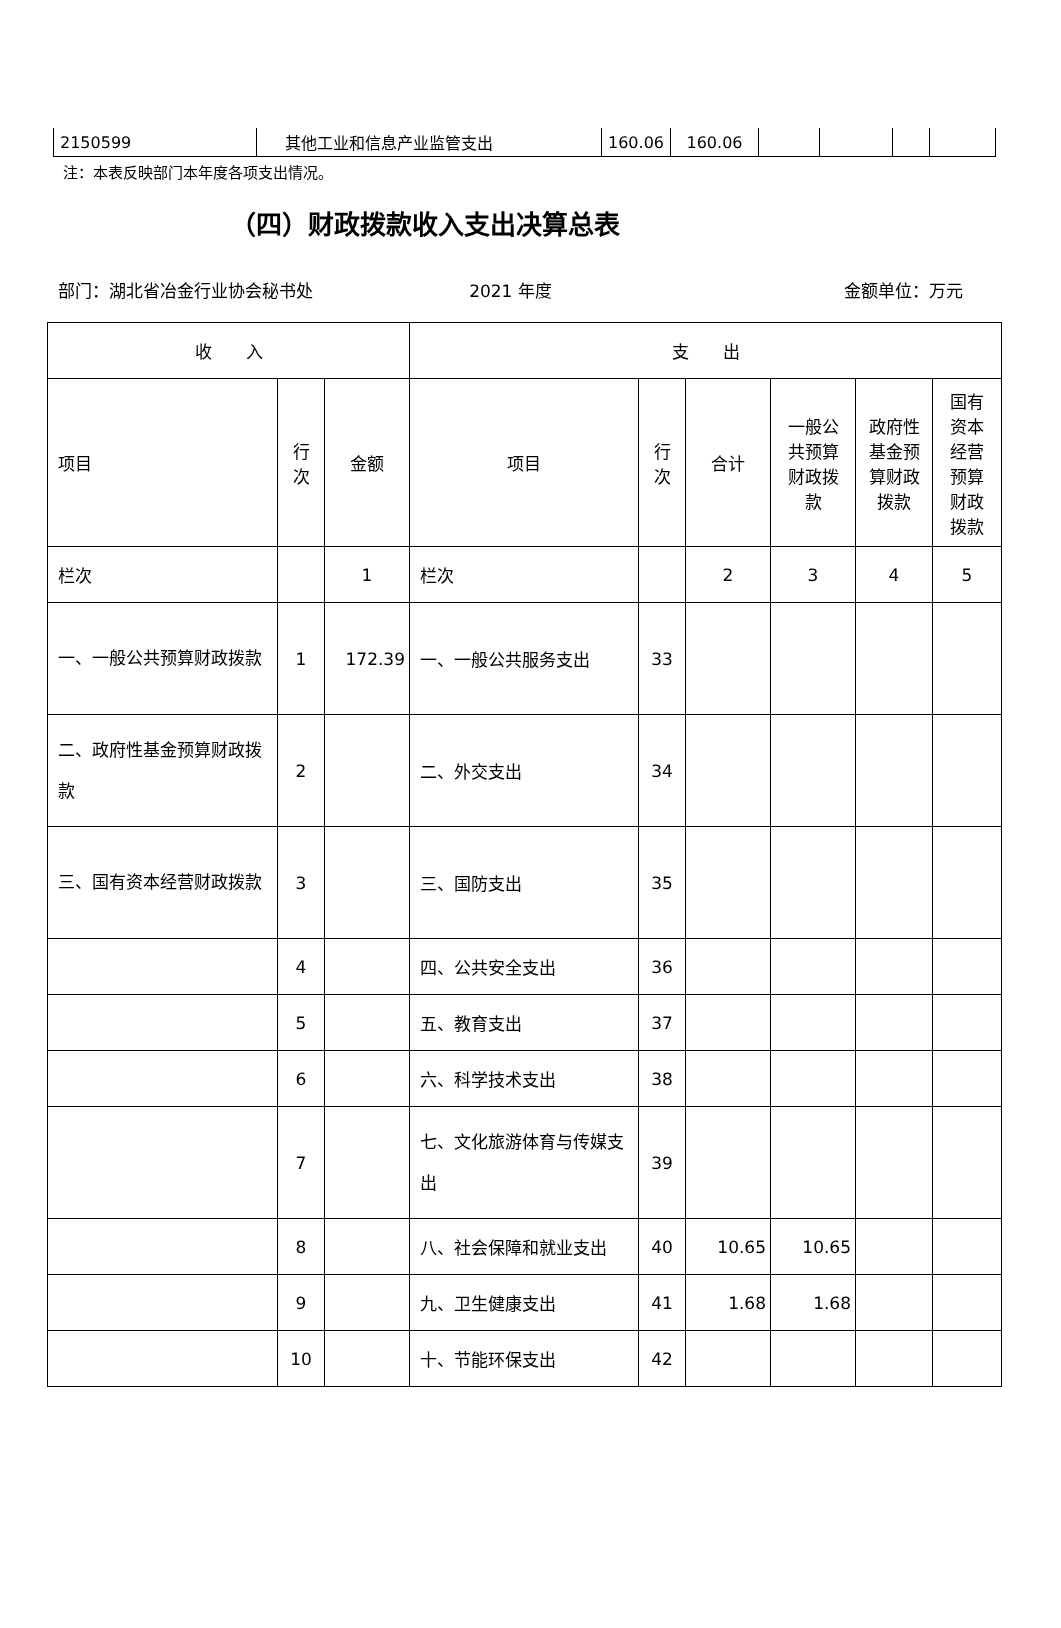| 2150599 | 其他工业和信息产业监管支出 | 160.06 | 160.06 | | | | |
注：本表反映部门本年度各项支出情况。
（四）财政拨款收入支出决算总表
部门：湖北省冶金行业协会秘书处 2021 年度 金额单位：万元
| 收 入 | | | 支 出 | | | | | |
| --- | --- | --- | --- | --- | --- | --- | --- | --- |
| 项目 | 行 次 | 金额 | 项目 | 行 次 | 合计 | 一般公 共预算 财政拨 款 | 政府性 基金预 算财政 拨款 | 国有 资本 经营 预算 财政 拨款 |
| 栏次 | | 1 | 栏次 | | 2 | 3 | 4 | 5 |
| 一、一般公共预算财政拨款 | 1 | 172.39 | 一、一般公共服务支出 | 33 | | | | |
| 二、政府性基金预算财政拨款 | 2 | | 二、外交支出 | 34 | | | | |
| 三、国有资本经营财政拨款 | 3 | | 三、国防支出 | 35 | | | | |
| | 4 | | 四、公共安全支出 | 36 | | | | |
| | 5 | | 五、教育支出 | 37 | | | | |
| | 6 | | 六、科学技术支出 | 38 | | | | |
| | 7 | | 七、文化旅游体育与传媒支出 | 39 | | | | |
| | 8 | | 八、社会保障和就业支出 | 40 | 10.65 | 10.65 | | |
| | 9 | | 九、卫生健康支出 | 41 | 1.68 | 1.68 | | |
| | 10 | | 十、节能环保支出 | 42 | | | | |